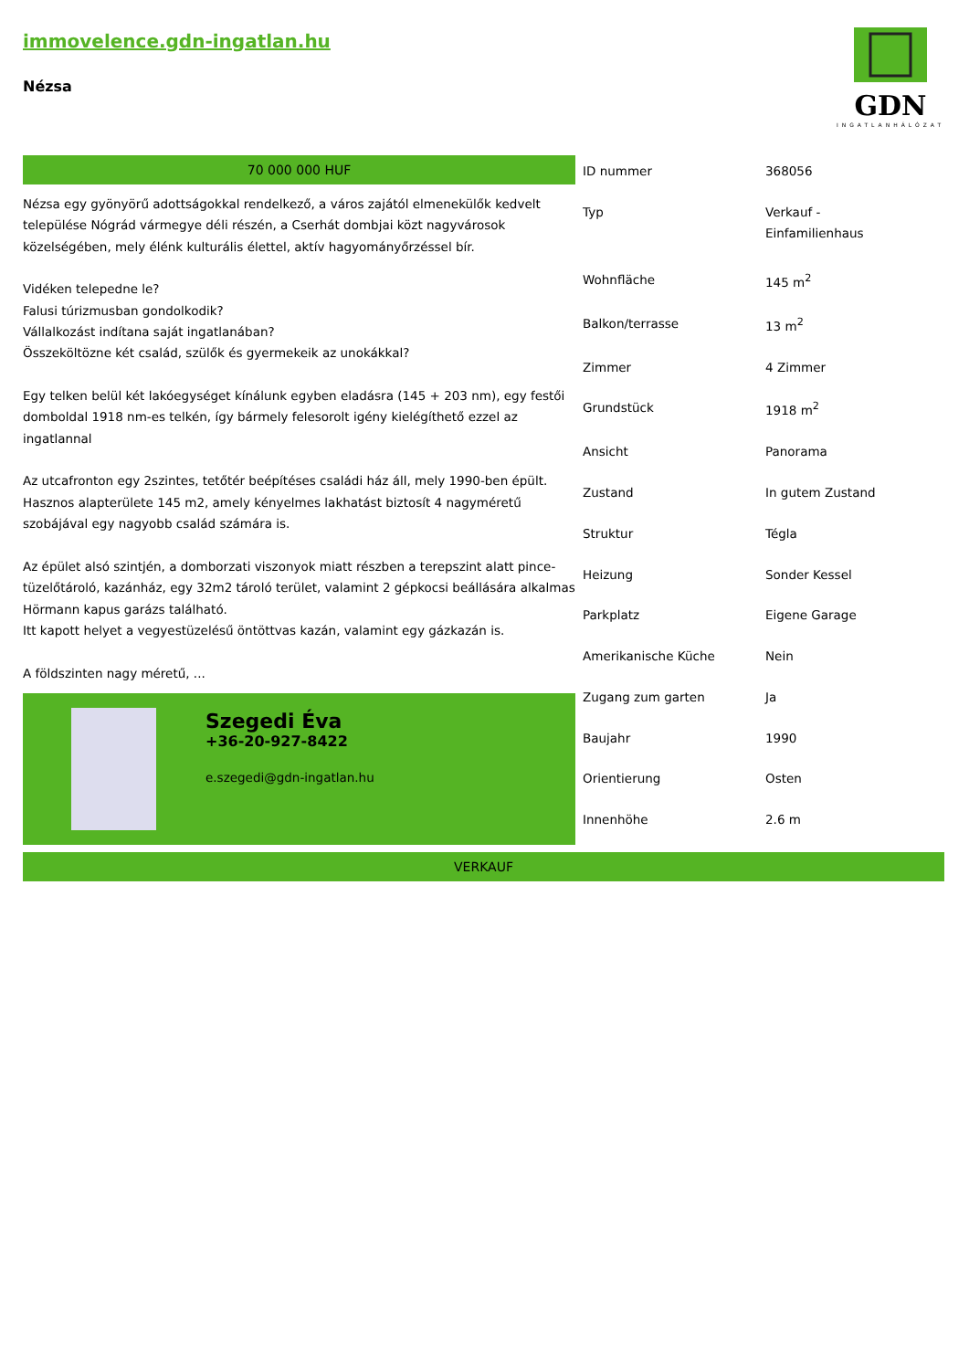immovelence.gdn-ingatlan.hu
Nézsa
GDN
INGATLANHÁLÓZAT
70 000 000 HUF
Nézsa egy gyönyörű adottságokkal rendelkező, a város zajától elmenekülők kedvelt települése Nógrád vármegye déli részén, a Cserhát dombjai közt nagyvárosok közelségében, mely élénk kulturális élettel, aktív hagyományőrzéssel bír.
Vidéken telepedne le?
Falusi túrizmusban gondolkodik?
Vállalkozást indítana saját ingatlanában?
Összeköltözne két család, szülők és gyermekeik az unokákkal?
Egy telken belül két lakóegységet kínálunk egyben eladásra (145 + 203 nm), egy festői domboldal 1918 nm-es telkén, így bármely felesorolt igény kielégíthető ezzel az ingatlannal
Az utcafronton egy 2szintes, tetőtér beépítéses családi ház áll, mely 1990-ben épült.
Hasznos alapterülete 145 m2, amely kényelmes lakhatást biztosít 4 nagyméretű szobájával egy nagyobb család számára is.
Az épület alsó szintjén, a domborzati viszonyok miatt részben a terepszint alatt pince-tüzelőtároló, kazánház, egy 32m2 tároló terület, valamint 2 gépkocsi beállására alkalmas Hörmann kapus garázs található.
Itt kapott helyet a vegyestüzelésű öntöttvas kazán, valamint egy gázkazán is.
A földszinten nagy méretű, ...
Szegedi Éva
+36-20-927-8422
e.szegedi@gdn-ingatlan.hu
| ID nummer | 368056 |
| Typ | Verkauf - Einfamilienhaus |
| Wohnfläche | 145 m<sup>2</sup> |
| Balkon/terrasse | 13 m<sup>2</sup> |
| Zimmer | 4 Zimmer |
| Grundstück | 1918 m<sup>2</sup> |
| Ansicht | Panorama |
| Zustand | In gutem Zustand |
| Struktur | Tégla |
| Heizung | Sonder Kessel |
| Parkplatz | Eigene Garage |
| Amerikanische Küche | Nein |
| Zugang zum garten | Ja |
| Baujahr | 1990 |
| Orientierung | Osten |
| Innenhöhe | 2.6 m |
VERKAUF